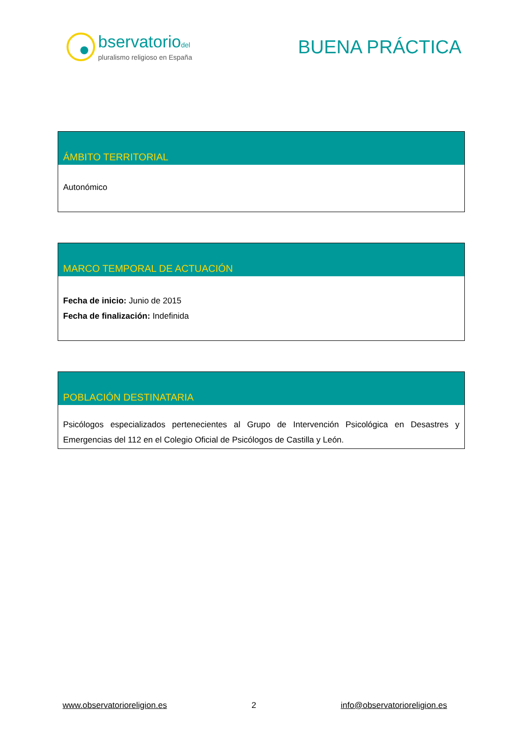bservatoriodel
pluralismo religioso en España
BUENA PRÁCTICA
| ÁMBITO TERRITORIAL |
| --- |
| Autonómico |
| MARCO TEMPORAL DE ACTUACIÓN |
| --- |
| Fecha de inicio: Junio de 2015 Fecha de finalización: Indefinida |
| POBLACIÓN DESTINATARIA |
| --- |
| Psicólogos especializados pertenecientes al Grupo de Intervención Psicológica en Desastres y Emergencias del 112 en el Colegio Oficial de Psicólogos de Castilla y León. |
www.observatorioreligion.es 2 info@observatorioreligion.es